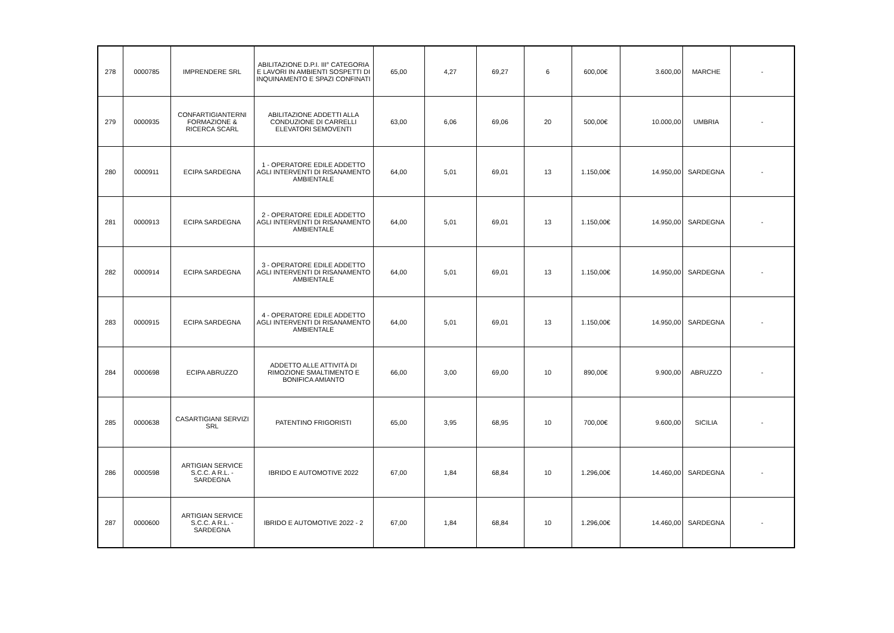| 278 | 0000785 | IMPRENDERE SRL | ABILITAZIONE D.P.I. III° CATEGORIA E LAVORI IN AMBIENTI SOSPETTI DI INQUINAMENTO E SPAZI CONFINATI | 65,00 | 4,27 | 69,27 | 6 | 600,00€ | 3.600,00 | MARCHE | - |
| 279 | 0000935 | CONFARTIGIANTERNI FORMAZIONE & RICERCA SCARL | ABILITAZIONE ADDETTI ALLA CONDUZIONE DI CARRELLI ELEVATORI SEMOVENTI | 63,00 | 6,06 | 69,06 | 20 | 500,00€ | 10.000,00 | UMBRIA | - |
| 280 | 0000911 | ECIPA SARDEGNA | 1 - OPERATORE EDILE ADDETTO AGLI INTERVENTI DI RISANAMENTO AMBIENTALE | 64,00 | 5,01 | 69,01 | 13 | 1.150,00€ | 14.950,00 | SARDEGNA | - |
| 281 | 0000913 | ECIPA SARDEGNA | 2 - OPERATORE EDILE ADDETTO AGLI INTERVENTI DI RISANAMENTO AMBIENTALE | 64,00 | 5,01 | 69,01 | 13 | 1.150,00€ | 14.950,00 | SARDEGNA | - |
| 282 | 0000914 | ECIPA SARDEGNA | 3 - OPERATORE EDILE ADDETTO AGLI INTERVENTI DI RISANAMENTO AMBIENTALE | 64,00 | 5,01 | 69,01 | 13 | 1.150,00€ | 14.950,00 | SARDEGNA | - |
| 283 | 0000915 | ECIPA SARDEGNA | 4 - OPERATORE EDILE ADDETTO AGLI INTERVENTI DI RISANAMENTO AMBIENTALE | 64,00 | 5,01 | 69,01 | 13 | 1.150,00€ | 14.950,00 | SARDEGNA | - |
| 284 | 0000698 | ECIPA ABRUZZO | ADDETTO ALLE ATTIVITÀ DI RIMOZIONE SMALTIMENTO E BONIFICA AMIANTO | 66,00 | 3,00 | 69,00 | 10 | 890,00€ | 9.900,00 | ABRUZZO | - |
| 285 | 0000638 | CASARTIGIANI SERVIZI SRL | PATENTINO FRIGORISTI | 65,00 | 3,95 | 68,95 | 10 | 700,00€ | 9.600,00 | SICILIA | - |
| 286 | 0000598 | ARTIGIAN SERVICE S.C.C. A R.L. - SARDEGNA | IBRIDO E AUTOMOTIVE 2022 | 67,00 | 1,84 | 68,84 | 10 | 1.296,00€ | 14.460,00 | SARDEGNA | - |
| 287 | 0000600 | ARTIGIAN SERVICE S.C.C. A R.L. - SARDEGNA | IBRIDO E AUTOMOTIVE 2022 - 2 | 67,00 | 1,84 | 68,84 | 10 | 1.296,00€ | 14.460,00 | SARDEGNA | - |